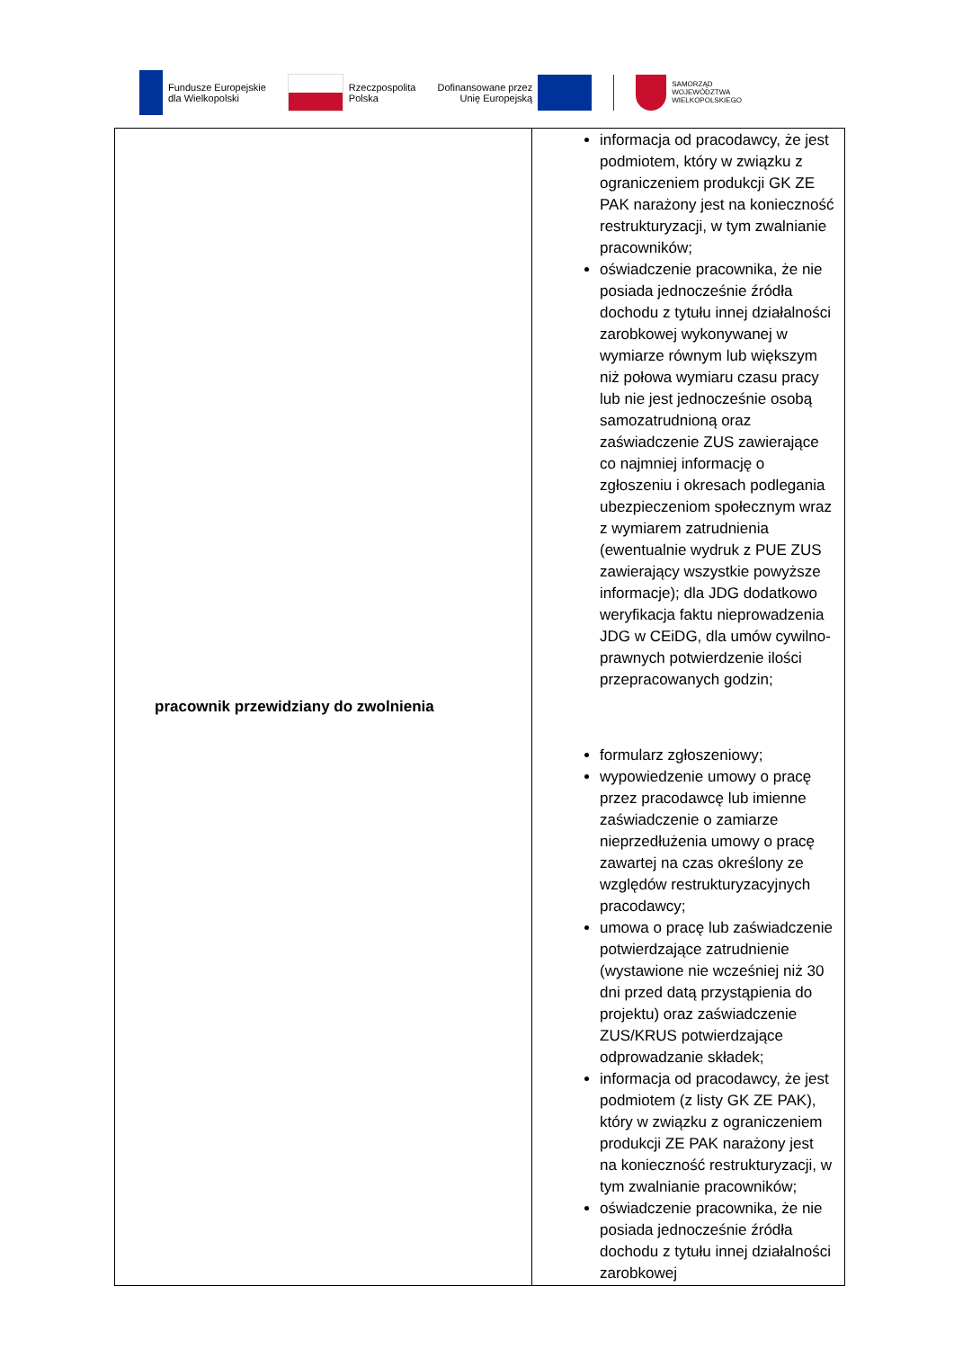Fundusze Europejskie
dla Wielkopolski
Rzeczpospolita
Polska
Dofinansowane przez
Unię Europejską
SAMORZĄD
WOJEWÓDZTWA
WIELKOPOLSKIEGO
| pracownik przewidziany do zwolnienia | informacja od pracodawcy, że jest podmiotem, który w związku z ograniczeniem produkcji GK ZE PAK narażony jest na konieczność restrukturyzacji, w tym zwalnianie pracowników; oświadczenie pracownika, że nie posiada jednocześnie źródła dochodu z tytułu innej działalności zarobkowej wykonywanej w wymiarze równym lub większym niż połowa wymiaru czasu pracy lub nie jest jednocześnie osobą samozatrudnioną oraz zaświadczenie ZUS zawierające co najmniej informację o zgłoszeniu i okresach podlegania ubezpieczeniom społecznym wraz z wymiarem zatrudnienia (ewentualnie wydruk z PUE ZUS zawierający wszystkie powyższe informacje); dla JDG dodatkowo weryfikacja faktu nieprowadzenia JDG w CEiDG, dla umów cywilno-prawnych potwierdzenie ilości przepracowanych godzin; formularz zgłoszeniowy; wypowiedzenie umowy o pracę przez pracodawcę lub imienne zaświadczenie o zamiarze nieprzedłużenia umowy o pracę zawartej na czas określony ze względów restrukturyzacyjnych pracodawcy; umowa o pracę lub zaświadczenie potwierdzające zatrudnienie (wystawione nie wcześniej niż 30 dni przed datą przystąpienia do projektu) oraz zaświadczenie ZUS/KRUS potwierdzające odprowadzanie składek; informacja od pracodawcy, że jest podmiotem (z listy GK ZE PAK), który w związku z ograniczeniem produkcji ZE PAK narażony jest na konieczność restrukturyzacji, w tym zwalnianie pracowników; oświadczenie pracownika, że nie posiada jednocześnie źródła dochodu z tytułu innej działalności zarobkowej |